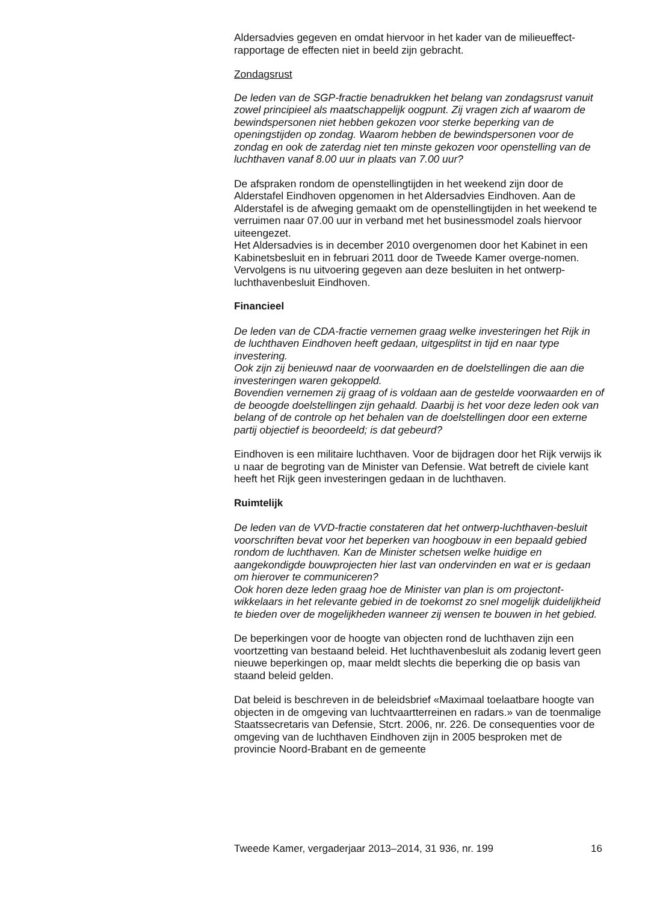Aldersadvies gegeven en omdat hiervoor in het kader van de milieueffect-rapportage de effecten niet in beeld zijn gebracht.
Zondagsrust
De leden van de SGP-fractie benadrukken het belang van zondagsrust vanuit zowel principieel als maatschappelijk oogpunt. Zij vragen zich af waarom de bewindspersonen niet hebben gekozen voor sterke beperking van de openingstijden op zondag. Waarom hebben de bewindspersonen voor de zondag en ook de zaterdag niet ten minste gekozen voor openstelling van de luchthaven vanaf 8.00 uur in plaats van 7.00 uur?
De afspraken rondom de openstellingtijden in het weekend zijn door de Alderstafel Eindhoven opgenomen in het Aldersadvies Eindhoven. Aan de Alderstafel is de afweging gemaakt om de openstellingtijden in het weekend te verruimen naar 07.00 uur in verband met het businessmodel zoals hiervoor uiteengezet.
Het Aldersadvies is in december 2010 overgenomen door het Kabinet in een Kabinetsbesluit en in februari 2011 door de Tweede Kamer overge-nomen. Vervolgens is nu uitvoering gegeven aan deze besluiten in het ontwerp-luchthavenbesluit Eindhoven.
Financieel
De leden van de CDA-fractie vernemen graag welke investeringen het Rijk in de luchthaven Eindhoven heeft gedaan, uitgesplitst in tijd en naar type investering.
Ook zijn zij benieuwd naar de voorwaarden en de doelstellingen die aan die investeringen waren gekoppeld.
Bovendien vernemen zij graag of is voldaan aan de gestelde voorwaarden en of de beoogde doelstellingen zijn gehaald. Daarbij is het voor deze leden ook van belang of de controle op het behalen van de doelstellingen door een externe partij objectief is beoordeeld; is dat gebeurd?
Eindhoven is een militaire luchthaven. Voor de bijdragen door het Rijk verwijs ik u naar de begroting van de Minister van Defensie. Wat betreft de civiele kant heeft het Rijk geen investeringen gedaan in de luchthaven.
Ruimtelijk
De leden van de VVD-fractie constateren dat het ontwerp-luchthaven-besluit voorschriften bevat voor het beperken van hoogbouw in een bepaald gebied rondom de luchthaven. Kan de Minister schetsen welke huidige en aangekondigde bouwprojecten hier last van ondervinden en wat er is gedaan om hierover te communiceren?
Ook horen deze leden graag hoe de Minister van plan is om projectont-wikkelaars in het relevante gebied in de toekomst zo snel mogelijk duidelijkheid te bieden over de mogelijkheden wanneer zij wensen te bouwen in het gebied.
De beperkingen voor de hoogte van objecten rond de luchthaven zijn een voortzetting van bestaand beleid. Het luchthavenbesluit als zodanig levert geen nieuwe beperkingen op, maar meldt slechts die beperking die op basis van staand beleid gelden.
Dat beleid is beschreven in de beleidsbrief «Maximaal toelaatbare hoogte van objecten in de omgeving van luchtvaartterreinen en radars.» van de toenmalige Staatssecretaris van Defensie, Stcrt. 2006, nr. 226. De consequenties voor de omgeving van de luchthaven Eindhoven zijn in 2005 besproken met de provincie Noord-Brabant en de gemeente
Tweede Kamer, vergaderjaar 2013–2014, 31 936, nr. 199 16